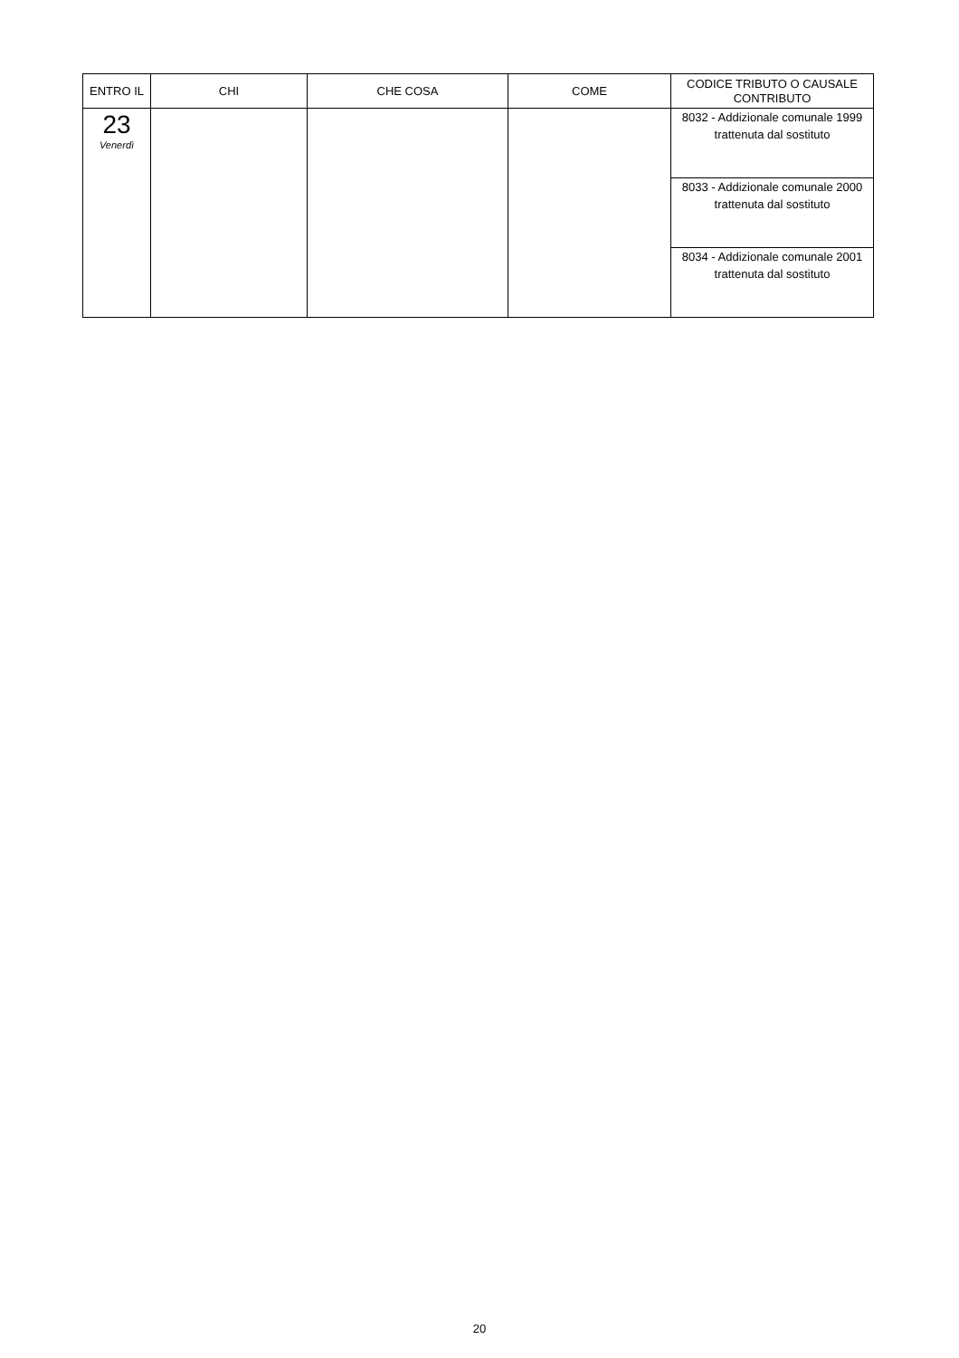| ENTRO IL | CHI | CHE COSA | COME | CODICE TRIBUTO O CAUSALE CONTRIBUTO |
| --- | --- | --- | --- | --- |
| 23 Venerdì | | | | 8032 - Addizionale comunale 1999 trattenuta dal sostituto |
| | | | | 8033 - Addizionale comunale 2000 trattenuta dal sostituto |
| | | | | 8034 - Addizionale comunale 2001 trattenuta dal sostituto |
20